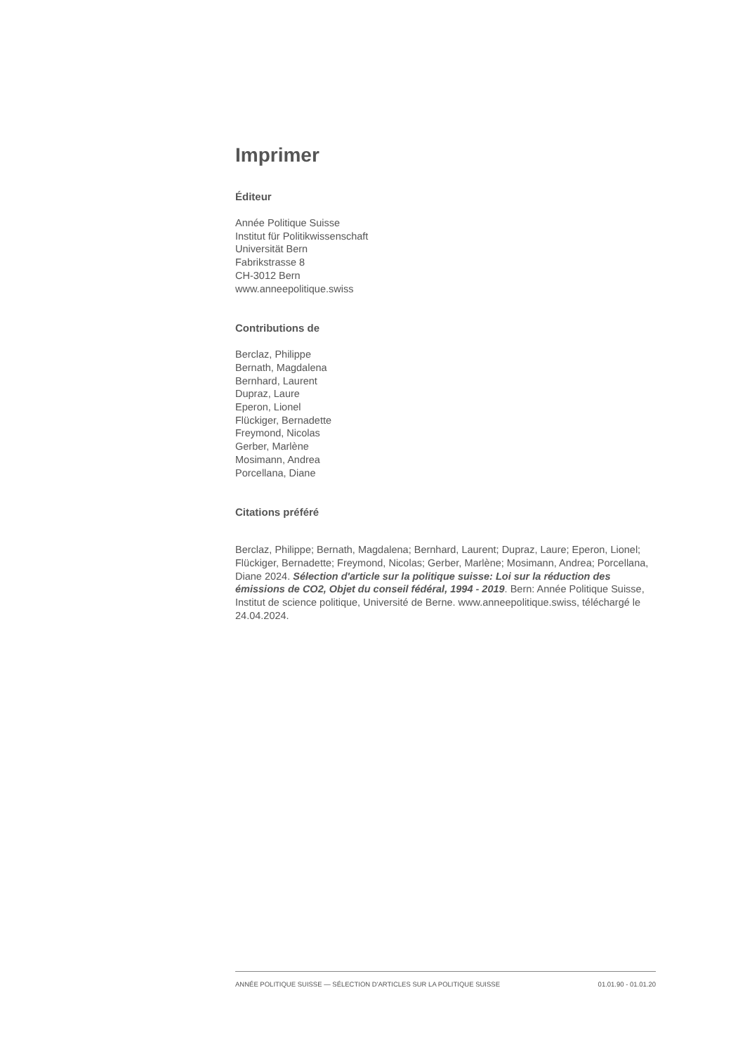Imprimer
Éditeur
Année Politique Suisse
Institut für Politikwissenschaft
Universität Bern
Fabrikstrasse 8
CH-3012 Bern
www.anneepolitique.swiss
Contributions de
Berclaz, Philippe
Bernath, Magdalena
Bernhard, Laurent
Dupraz, Laure
Eperon, Lionel
Flückiger, Bernadette
Freymond, Nicolas
Gerber, Marlène
Mosimann, Andrea
Porcellana, Diane
Citations préféré
Berclaz, Philippe; Bernath, Magdalena; Bernhard, Laurent; Dupraz, Laure; Eperon, Lionel; Flückiger, Bernadette; Freymond, Nicolas; Gerber, Marlène; Mosimann, Andrea; Porcellana, Diane 2024. Sélection d'article sur la politique suisse: Loi sur la réduction des émissions de CO2, Objet du conseil fédéral, 1994 - 2019. Bern: Année Politique Suisse, Institut de science politique, Université de Berne. www.anneepolitique.swiss, téléchargé le 24.04.2024.
ANNÉE POLITIQUE SUISSE — SÉLECTION D'ARTICLES SUR LA POLITIQUE SUISSE 01.01.90 - 01.01.20